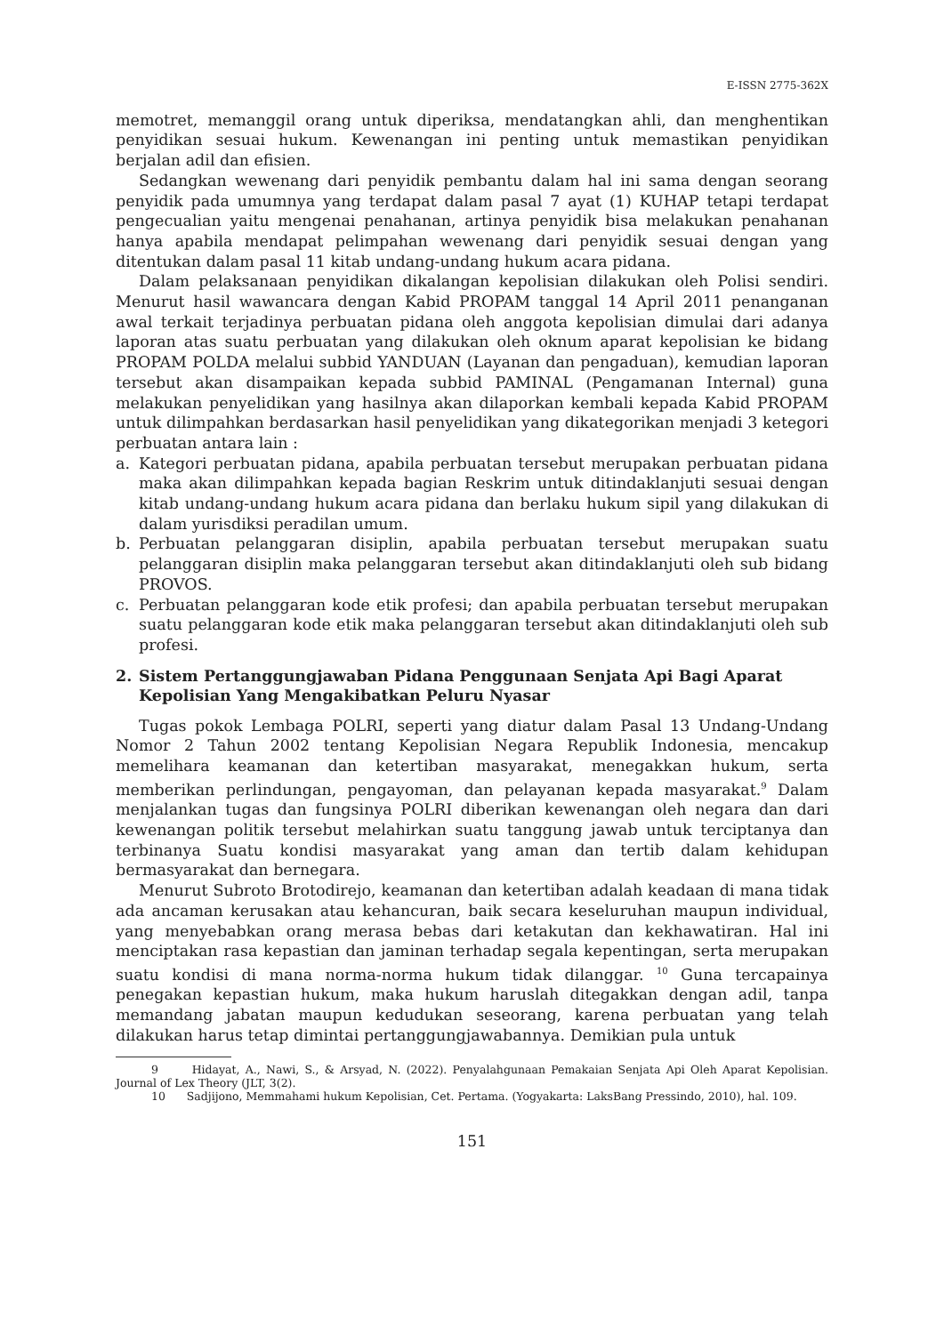E-ISSN 2775-362X
memotret, memanggil orang untuk diperiksa, mendatangkan ahli, dan menghentikan penyidikan sesuai hukum. Kewenangan ini penting untuk memastikan penyidikan berjalan adil dan efisien.
Sedangkan wewenang dari penyidik pembantu dalam hal ini sama dengan seorang penyidik pada umumnya yang terdapat dalam pasal 7 ayat (1) KUHAP tetapi terdapat pengecualian yaitu mengenai penahanan, artinya penyidik bisa melakukan penahanan hanya apabila mendapat pelimpahan wewenang dari penyidik sesuai dengan yang ditentukan dalam pasal 11 kitab undang-undang hukum acara pidana.
Dalam pelaksanaan penyidikan dikalangan kepolisian dilakukan oleh Polisi sendiri. Menurut hasil wawancara dengan Kabid PROPAM tanggal 14 April 2011 penanganan awal terkait terjadinya perbuatan pidana oleh anggota kepolisian dimulai dari adanya laporan atas suatu perbuatan yang dilakukan oleh oknum aparat kepolisian ke bidang PROPAM POLDA melalui subbid YANDUAN (Layanan dan pengaduan), kemudian laporan tersebut akan disampaikan kepada subbid PAMINAL (Pengamanan Internal) guna melakukan penyelidikan yang hasilnya akan dilaporkan kembali kepada Kabid PROPAM untuk dilimpahkan berdasarkan hasil penyelidikan yang dikategorikan menjadi 3 ketegori perbuatan antara lain :
a. Kategori perbuatan pidana, apabila perbuatan tersebut merupakan perbuatan pidana maka akan dilimpahkan kepada bagian Reskrim untuk ditindaklanjuti sesuai dengan kitab undang-undang hukum acara pidana dan berlaku hukum sipil yang dilakukan di dalam yurisdiksi peradilan umum.
b. Perbuatan pelanggaran disiplin, apabila perbuatan tersebut merupakan suatu pelanggaran disiplin maka pelanggaran tersebut akan ditindaklanjuti oleh sub bidang PROVOS.
c. Perbuatan pelanggaran kode etik profesi; dan apabila perbuatan tersebut merupakan suatu pelanggaran kode etik maka pelanggaran tersebut akan ditindaklanjuti oleh sub profesi.
2. Sistem Pertanggungjawaban Pidana Penggunaan Senjata Api Bagi Aparat Kepolisian Yang Mengakibatkan Peluru Nyasar
Tugas pokok Lembaga POLRI, seperti yang diatur dalam Pasal 13 Undang-Undang Nomor 2 Tahun 2002 tentang Kepolisian Negara Republik Indonesia, mencakup memelihara keamanan dan ketertiban masyarakat, menegakkan hukum, serta memberikan perlindungan, pengayoman, dan pelayanan kepada masyarakat.<sup>9</sup> Dalam menjalankan tugas dan fungsinya POLRI diberikan kewenangan oleh negara dan dari kewenangan politik tersebut melahirkan suatu tanggung jawab untuk terciptanya dan terbinanya Suatu kondisi masyarakat yang aman dan tertib dalam kehidupan bermasyarakat dan bernegara.
Menurut Subroto Brotodirejo, keamanan dan ketertiban adalah keadaan di mana tidak ada ancaman kerusakan atau kehancuran, baik secara keseluruhan maupun individual, yang menyebabkan orang merasa bebas dari ketakutan dan kekhawatiran. Hal ini menciptakan rasa kepastian dan jaminan terhadap segala kepentingan, serta merupakan suatu kondisi di mana norma-norma hukum tidak dilanggar. <sup>10</sup> Guna tercapainya penegakan kepastian hukum, maka hukum haruslah ditegakkan dengan adil, tanpa memandang jabatan maupun kedudukan seseorang, karena perbuatan yang telah dilakukan harus tetap dimintai pertanggungjawabannya. Demikian pula untuk
9 Hidayat, A., Nawi, S., & Arsyad, N. (2022). Penyalahgunaan Pemakaian Senjata Api Oleh Aparat Kepolisian. Journal of Lex Theory (JLT, 3(2).
10 Sadjijono, Memmahami hukum Kepolisian, Cet. Pertama. (Yogyakarta: LaksBang Pressindo, 2010), hal. 109.
151